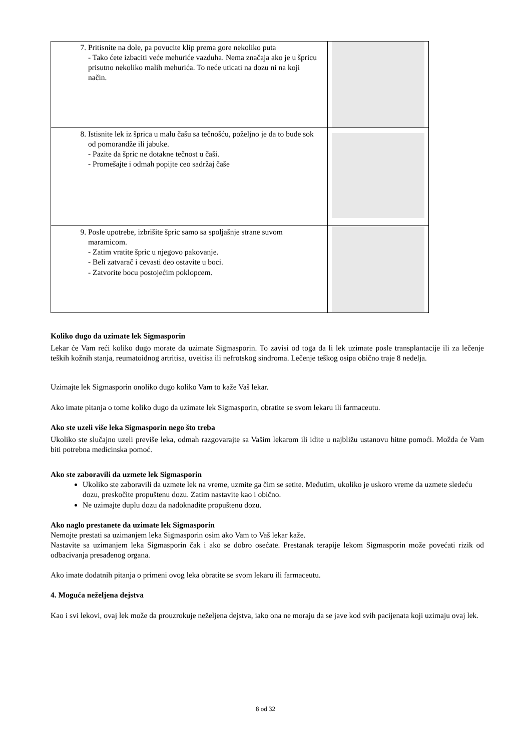| 7. Pritisnite na dole, pa povucite klip prema gore nekoliko puta - Tako ćete izbaciti veće mehuriće vazduha. Nema značaja ako je u špricu prisutno nekoliko malih mehurića. To neće uticati na dozu ni na koji način. | |
| 8. Istisnite lek iz šprica u malu čašu sa tečnošću, poželjno je da to bude sok od pomorandže ili jabuke. - Pazite da špric ne dotakne tečnost u čaši. - Promešajte i odmah popijte ceo sadržaj čaše | |
| 9. Posle upotrebe, izbrišite špric samo sa spoljašnje strane suvom maramicom. - Zatim vratite špric u njegovo pakovanje. - Beli zatvarač i cevasti deo ostavite u boci. - Zatvorite bocu postojećim poklopcem. | |
Koliko dugo da uzimate lek Sigmasporin
Lekar će Vam reći koliko dugo morate da uzimate Sigmasporin. To zavisi od toga da li lek uzimate posle transplantacije ili za lečenje teških kožnih stanja, reumatoidnog artritisa, uveitisa ili nefrotskog sindroma. Lečenje teškog osipa obično traje 8 nedelja.
Uzimajte lek Sigmasporin onoliko dugo koliko Vam to kaže Vaš lekar.
Ako imate pitanja o tome koliko dugo da uzimate lek Sigmasporin, obratite se svom lekaru ili farmaceutu.
Ako ste uzeli više leka Sigmasporin nego što treba
Ukoliko ste slučajno uzeli previše leka, odmah razgovarajte sa Vašim lekarom ili idite u najbližu ustanovu hitne pomoći. Možda će Vam biti potrebna medicinska pomoć.
Ako ste zaboravili da uzmete lek Sigmasporin
Ukoliko ste zaboravili da uzmete lek na vreme, uzmite ga čim se setite. Međutim, ukoliko je uskoro vreme da uzmete sledeću dozu, preskočite propuštenu dozu. Zatim nastavite kao i obično.
Ne uzimajte duplu dozu da nadoknadite propuštenu dozu.
Ako naglo prestanete da uzimate lek Sigmasporin
Nemojte prestati sa uzimanjem leka Sigmasporin osim ako Vam to Vaš lekar kaže.
Nastavite sa uzimanjem leka Sigmasporin čak i ako se dobro osećate. Prestanak terapije lekom Sigmasporin može povećati rizik od odbacivanja presađenog organa.
Ako imate dodatnih pitanja o primeni ovog leka obratite se svom lekaru ili farmaceutu.
4. Moguća neželjena dejstva
Kao i svi lekovi, ovaj lek može da prouzrokuje neželjena dejstva, iako ona ne moraju da se jave kod svih pacijenata koji uzimaju ovaj lek.
8 od 32